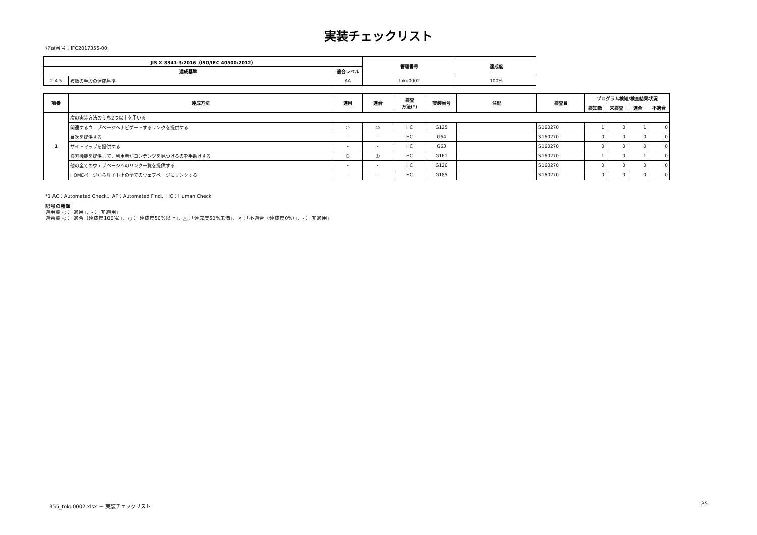実装チェックリスト
登録番号：IFC2017355-00
| JIS X 8341-3:2016（ISO/IEC 40500:2012） | | | 管理番号 | 達成度 |
| --- | --- | --- | --- | --- |
| 達成基準 | | 適合レベル | | |
| 2.4.5 | 複数の手段の達成基準 | AA | toku0002 | 100% |
| 項番 | 達成方法 | 適用 | 適合 | 検査 方法(*) | 実装番号 | 注記 | 検査員 | プログラム検知/検査結果状況 | | | |
| --- | --- | --- | --- | --- | --- | --- | --- | --- | --- | --- | --- |
| | | | | | | | | 検知数 | 未検査 | 適合 | 不適合 |
| 1 | 次の実装方法のうち2つ以上を用いる | | | | | | | | | | |
| | 関連するウェブページへナビゲートするリンクを提供する | ○ | ◎ | HC | G125 | | S160270 | 1 | 0 | 1 | 0 |
| | 目次を提供する | - | - | HC | G64 | | S160270 | 0 | 0 | 0 | 0 |
| | サイトマップを提供する | - | - | HC | G63 | | S160270 | 0 | 0 | 0 | 0 |
| | 検索機能を提供して、利用者がコンテンツを見つけるのを手助けする | ○ | ◎ | HC | G161 | | S160270 | 1 | 0 | 1 | 0 |
| | 他の全てのウェブページへのリンク一覧を提供する | - | - | HC | G126 | | S160270 | 0 | 0 | 0 | 0 |
| | HOMEページからサイト上の全てのウェブページにリンクする | - | - | HC | G185 | | S160270 | 0 | 0 | 0 | 0 |
*1 AC：Automated Check、AF：Automated Find、HC：Human Check
記号の種類
適用欄 ○：「適用」、-：「非適用」
適合欄 ◎：「適合（達成度100%）」、○：「達成度50%以上」、△：「達成度50%未満」、×：「不適合（達成度0%）」、-：「非適用」
355_toku0002.xlsx － 実装チェックリスト 25